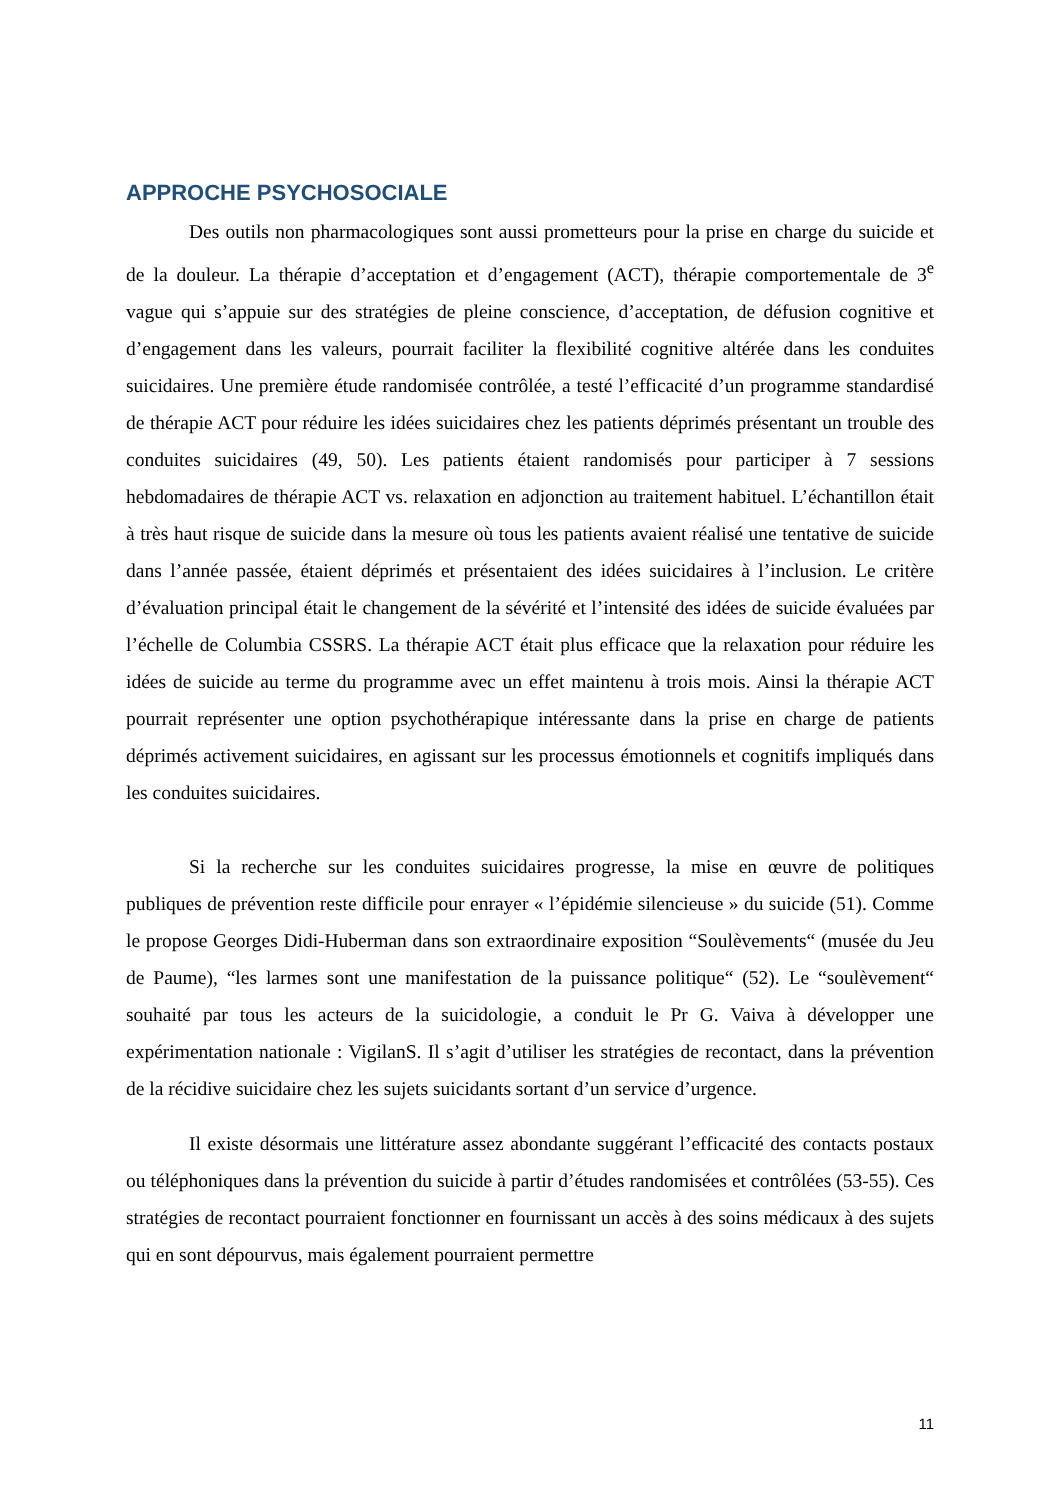APPROCHE PSYCHOSOCIALE
Des outils non pharmacologiques sont aussi prometteurs pour la prise en charge du suicide et de la douleur. La thérapie d’acceptation et d’engagement (ACT), thérapie comportementale de 3<sup>e</sup> vague qui s’appuie sur des stratégies de pleine conscience, d’acceptation, de défusion cognitive et d’engagement dans les valeurs, pourrait faciliter la flexibilité cognitive altérée dans les conduites suicidaires. Une première étude randomisée contrôlée, a testé l’efficacité d’un programme standardisé de thérapie ACT pour réduire les idées suicidaires chez les patients déprimés présentant un trouble des conduites suicidaires (49, 50). Les patients étaient randomisés pour participer à 7 sessions hebdomadaires de thérapie ACT vs. relaxation en adjonction au traitement habituel. L’échantillon était à très haut risque de suicide dans la mesure où tous les patients avaient réalisé une tentative de suicide dans l’année passée, étaient déprimés et présentaient des idées suicidaires à l’inclusion. Le critère d’évaluation principal était le changement de la sévérité et l’intensité des idées de suicide évaluées par l’échelle de Columbia CSSRS. La thérapie ACT était plus efficace que la relaxation pour réduire les idées de suicide au terme du programme avec un effet maintenu à trois mois. Ainsi la thérapie ACT pourrait représenter une option psychothérapique intéressante dans la prise en charge de patients déprimés activement suicidaires, en agissant sur les processus émotionnels et cognitifs impliqués dans les conduites suicidaires.
Si la recherche sur les conduites suicidaires progresse, la mise en œuvre de politiques publiques de prévention reste difficile pour enrayer « l’épidémie silencieuse » du suicide (51). Comme le propose Georges Didi-Huberman dans son extraordinaire exposition “Soulèvements“ (musée du Jeu de Paume), “les larmes sont une manifestation de la puissance politique“ (52). Le “soulèvement“ souhaité par tous les acteurs de la suicidologie, a conduit le Pr G. Vaiva à développer une expérimentation nationale : VigilanS. Il s’agit d’utiliser les stratégies de recontact, dans la prévention de la récidive suicidaire chez les sujets suicidants sortant d’un service d’urgence.
Il existe désormais une littérature assez abondante suggérant l’efficacité des contacts postaux ou téléphoniques dans la prévention du suicide à partir d’études randomisées et contrôlées (53-55). Ces stratégies de recontact pourraient fonctionner en fournissant un accès à des soins médicaux à des sujets qui en sont dépourvus, mais également pourraient permettre
11